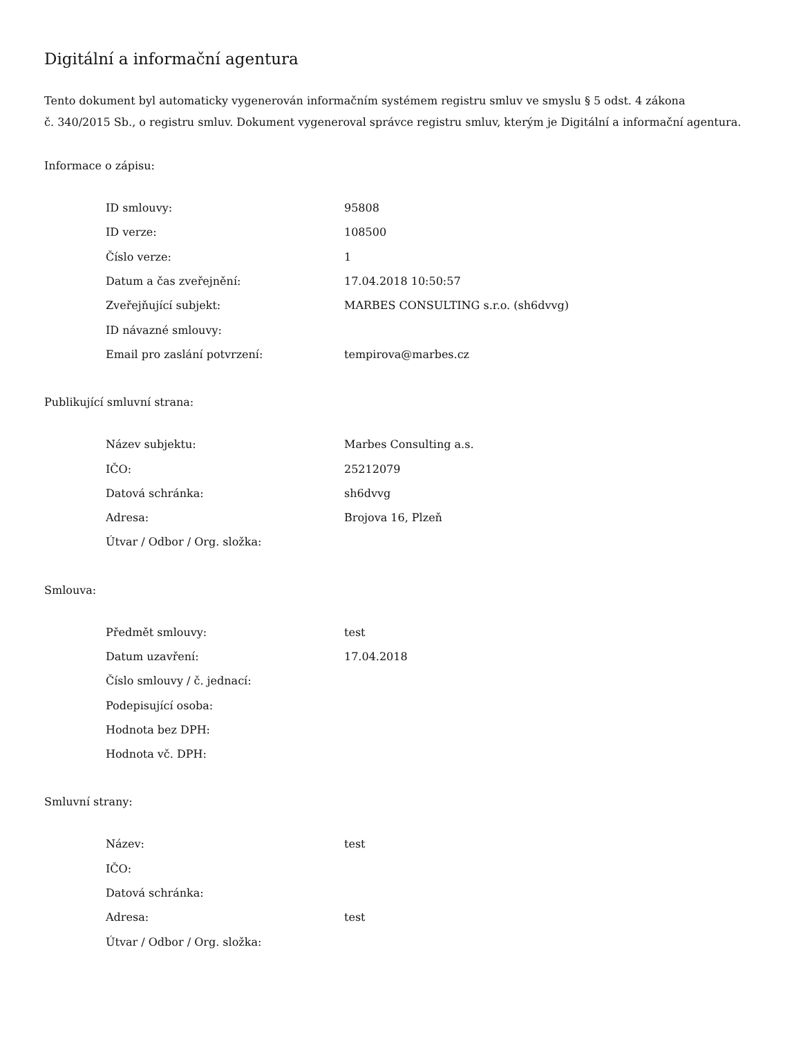Digitální a informační agentura
Tento dokument byl automaticky vygenerován informačním systémem registru smluv ve smyslu § 5 odst. 4 zákona
č. 340/2015 Sb., o registru smluv. Dokument vygeneroval správce registru smluv, kterým je Digitální a informační agentura.
Informace o zápisu:
| ID smlouvy: | 95808 |
| ID verze: | 108500 |
| Číslo verze: | 1 |
| Datum a čas zveřejnění: | 17.04.2018 10:50:57 |
| Zveřejňující subjekt: | MARBES CONSULTING s.r.o. (sh6dvvg) |
| ID návazné smlouvy: | |
| Email pro zaslání potvrzení: | tempirova@marbes.cz |
Publikující smluvní strana:
| Název subjektu: | Marbes Consulting a.s. |
| IČO: | 25212079 |
| Datová schránka: | sh6dvvg |
| Adresa: | Brojova 16, Plzeň |
| Útvar / Odbor / Org. složka: | |
Smlouva:
| Předmět smlouvy: | test |
| Datum uzavření: | 17.04.2018 |
| Číslo smlouvy / č. jednací: | |
| Podepisující osoba: | |
| Hodnota bez DPH: | |
| Hodnota vč. DPH: | |
Smluvní strany:
| Název: | test |
| IČO: | |
| Datová schránka: | |
| Adresa: | test |
| Útvar / Odbor / Org. složka: | |